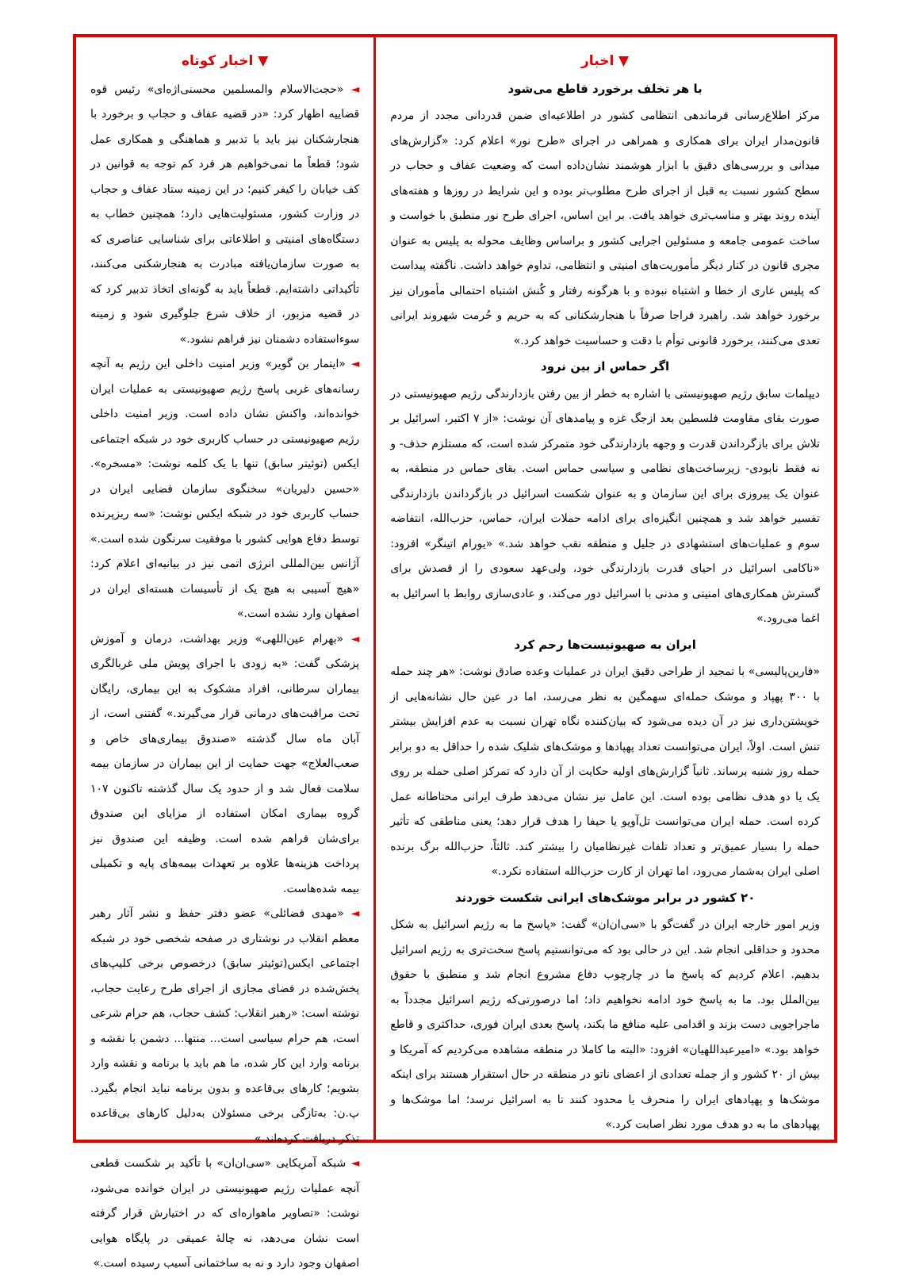▼ اخبار
با هر تخلف برخورد قاطع می‌شود
مرکز اطلاع‌رسانی فرماندهی انتظامی کشور در اطلاعیه‌ای ضمن قدردانی مجدد از مردم قانون‌مدار ایران برای همکاری و همراهی در اجرای «طرح نور» اعلام کرد: «گزارش‌های میدانی و بررسی‌های دقیق با ابزار هوشمند نشان‌داده است که وضعیت عفاف و حجاب در سطح کشور نسبت به قبل از اجرای طرح مطلوب‌تر بوده و این شرایط در روزها و هفته‌های آینده روند بهتر و مناسب‌تری خواهد یافت. بر این اساس، اجرای طرح نور منطبق با خواست و ساخت عمومی جامعه و مسئولین اجرایی کشور و براساس وظایف محوله به پلیس به عنوان مجری قانون در کنار دیگر مأموریت‌های امنیتی و انتظامی، تداوم خواهد داشت. ناگفته پیداست که پلیس عاری از خطا و اشتباه نبوده و با هرگونه رفتار و کُنش اشتباه احتمالی مأموران نیز برخورد خواهد شد. راهبرد فراجا صرفاً با هنجارشکنانی که به حریم و حُرمت شهروند ایرانی تعدی می‌کنند، برخورد قانونی توأم با دقت و حساسیت خواهد کرد.»
اگر حماس از بین نرود
دیپلمات سابق رژیم صهیونیستی با اشاره به خطر از بین رفتن بازدارندگی رژیم صهیونیستی در صورت بقای مقاومت فلسطین بعد ازجگ غزه و پیامدهای آن نوشت: «از ۷ اکتبر، اسرائیل بر تلاش برای بازگرداندن قدرت و وجهه بازدارندگی خود متمرکز شده است، که مستلزم حذف- و نه فقط نابودی- زیرساخت‌های نظامی و سیاسی حماس است. بقای حماس در منطقه، به عنوان یک پیروزی برای این سازمان و به عنوان شکست اسرائیل در بازگرداندن بازدارندگی تفسیر خواهد شد و همچنین انگیزه‌ای برای ادامه حملات ایران، حماس، حزب‌الله، انتفاضه سوم و عملیات‌های استشهادی در جلیل و منطقه نقب خواهد شد.» «یورام اتینگر» افزود: «ناکامی اسرائیل در احیای قدرت بازدارندگی خود، ولی‌عهد سعودی را از قصدش برای گسترش همکاری‌های امنیتی و مدنی با اسرائیل دور می‌کند، و عادی‌سازی روابط با اسرائیل به اغما می‌رود.»
ایران به صهیونیست‌ها رحم کرد
«فارین‌پالیسی» با تمجید از طراحی دقیق ایران در عملیات وعده صادق نوشت: «هر چند حمله با ۳۰۰ پهپاد و موشک حمله‌ای سهمگین به نظر می‌رسد، اما در عین حال نشانه‌هایی از خویشتن‌داری نیز در آن دیده می‌شود که بیان‌کننده نگاه تهران نسبت به عدم افزایش بیشتر تنش است. اولاً، ایران می‌توانست تعداد پهپادها و موشک‌های شلیک شده را حداقل به دو برابر حمله روز شنبه برساند. ثانیاً گزارش‌های اولیه حکایت از آن دارد که تمرکز اصلی حمله بر روی یک یا دو هدف نظامی بوده است. این عامل نیز نشان می‌دهد طرف ایرانی محتاطانه عمل کرده است. حمله ایران می‌توانست تل‌آویو یا حیفا را هدف قرار دهد؛ یعنی مناطقی که تأثیر حمله را بسیار عمیق‌تر و تعداد تلفات غیرنظامیان را بیشتر کند. ثالثاً، حزب‌الله برگ برنده اصلی ایران به‌شمار می‌رود، اما تهران از کارت حزب‌الله استفاده نکرد.»
۲۰ کشور در برابر موشک‌های ایرانی شکست خوردند
وزیر امور خارجه ایران در گفت‌گو با «سی‌ان‌ان» گفت: «پاسخ ما به رژیم اسرائیل به شکل محدود و حداقلی انجام شد. این در حالی بود که می‌توانستیم پاسخ سخت‌تری به رژیم اسرائیل بدهیم. اعلام کردیم که پاسخ ما در چارچوب دفاع مشروع انجام شد و منطبق با حقوق بین‌الملل بود. ما به پاسخ خود ادامه نخواهیم داد؛ اما درصورتی‌که رژیم اسرائیل مجدداً به ماجراجویی دست بزند و اقدامی علیه منافع ما بکند، پاسخ بعدی ایران فوری، حداکثری و قاطع خواهد بود.» «امیرعبداللهیان» افزود: «البته ما کاملا در منطقه مشاهده می‌کردیم که آمریکا و بیش از ۲۰ کشور و از جمله تعدادی از اعضای ناتو در منطقه در حال استقرار هستند برای اینکه موشک‌ها و پهپادهای ایران را منحرف یا محدود کنند تا به اسرائیل نرسد؛ اما موشک‌ها و پهپادهای ما به دو هدف مورد نظر اصابت کرد.»
▼ اخبار کوتاه
◄ «حجت‌الاسلام والمسلمین محسنی‌اژه‌ای» رئیس قوه قضاییه اظهار کرد: «در قضیه عفاف و حجاب و برخورد با هنجارشکنان نیز باید با تدبیر و هماهنگی و همکاری عمل شود؛ قطعاً ما نمی‌خواهیم هر فرد کم توجه به قوانین در کف خیابان را کیفر کنیم؛ در این زمینه ستاد عفاف و حجاب در وزارت کشور، مسئولیت‌هایی دارد؛ همچنین خطاب به دستگاه‌های امنیتی و اطلاعاتی برای شناسایی عناصری که به صورت سازمان‌یافته مبادرت به هنجارشکنی می‌کنند، تأکیداتی داشته‌ایم. قطعاً باید به گونه‌ای اتخاذ تدبیر کرد که در قضیه مزبور، از خلاف شرع جلوگیری شود و زمینه سوءاستفاده دشمنان نیز فراهم نشود.»
◄ «ایتمار بن گویر» وزیر امنیت داخلی این رژیم به آنچه رسانه‌های غربی پاسخ رژیم صهیونیستی به عملیات ایران خوانده‌اند، واکنش نشان داده است. وزیر امنیت داخلی رژیم صهیونیستی در حساب کاربری خود در شبکه اجتماعی ایکس (توئیتر سابق) تنها با یک کلمه نوشت: «مسخره». «حسین دلیریان» سخنگوی سازمان فضایی ایران در حساب کاربری خود در شبکه ایکس نوشت: «سه ریزپرنده توسط دفاع هوایی کشور با موفقیت سرنگون شده است.» آژانس بین‌المللی انرژی اتمی نیز در بیانیه‌ای اعلام کرد: «هیچ آسیبی به هیچ یک از تأسیسات هسته‌ای ایران در اصفهان وارد نشده است.»
◄ «بهرام عین‌اللهی» وزیر بهداشت، درمان و آموزش پزشکی گفت: «به زودی با اجرای پویش ملی غربالگری بیماران سرطانی، افراد مشکوک به این بیماری، رایگان تحت مراقبت‌های درمانی قرار می‌گیرند.» گفتنی است، از آبان ماه سال گذشته «صندوق بیماری‌های خاص و صعب‌العلاج» جهت حمایت از این بیماران در سازمان بیمه سلامت فعال شد و از حدود یک سال گذشته تاکنون ۱۰۷ گروه بیماری امکان استفاده از مزایای این صندوق برای‌شان فراهم شده است. وظیفه این صندوق نیز پرداخت هزینه‌ها علاوه بر تعهدات بیمه‌های پایه و تکمیلی بیمه شده‌هاست.
◄ «مهدی فضائلی» عضو دفتر حفظ و نشر آثار رهبر معظم انقلاب در نوشتاری در صفحه شخصی خود در شبکه اجتماعی ایکس(توئیتر سابق) درخصوص برخی کلیپ‌های پخش‌شده در فضای مجازی از اجرای طرح رعایت حجاب، نوشته است: «رهبر انقلاب: کشف حجاب، هم حرام شرعی است، هم حرام سیاسی است... منتها... دشمن با نقشه و برنامه وارد این کار شده، ما هم باید با برنامه و نقشه وارد بشویم؛ کارهای بی‌قاعده و بدون برنامه نباید انجام بگیرد. پ.ن: به‌تازگی برخی مسئولان به‌دلیل کارهای بی‌قاعده تذکر دریافت کرده‌اند.»
◄ شبکه آمریکایی «سی‌ان‌ان» با تأکید بر شکست قطعی آنچه عملیات رژیم صهیونیستی در ایران خوانده می‌شود، نوشت: «تصاویر ماهواره‌ای که در اختیارش قرار گرفته است نشان می‌دهد، نه چالهٔ عمیقی در پایگاه هوایی اصفهان وجود دارد و نه به ساختمانی آسیب رسیده است.»